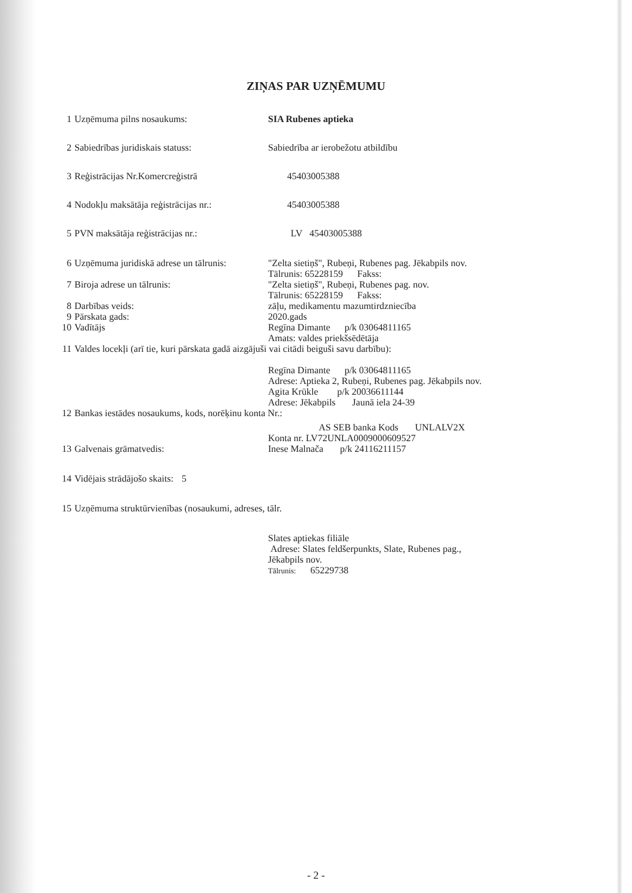ZIŅAS PAR UZŅĒMUMU
1 Uzņēmuma pilns nosaukums: SIA Rubenes aptieka
2 Sabiedrības juridiskais statuss: Sabiedrība ar ierobežotu atbildību
3 Reģistrācijas Nr.Komercreģistrā 45403005388
4 Nodokļu maksātāja reģistrācijas nr.:
45403005388
5 PVN maksātāja reģistrācijas nr.: LV 45403005388
6 Uzņēmuma juridiskā adrese un tālrunis:
"Zelta sietiņš", Rubeņi, Rubenes pag. Jēkabpils nov.
Tālrunis: 65228159 Fakss:
7 Biroja adrese un tālrunis: "Zelta sietiņš", Rubeņi, Rubenes pag. nov.
Tālrunis: 65228159 Fakss:
8 Darbības veids: zāļu, medikamentu mazumtirdzniecība
9 Pārskata gads: 2020.gads
10 Vadītājs Regīna Dimante p/k 03064811165
Amats: valdes priekšsēdētāja
11 Valdes locekļi (arī tie, kuri pārskata gadā aizgājuši vai citādi beiguši savu darbību):
Regīna Dimante p/k 03064811165
Adrese: Aptieka 2, Rubeņi, Rubenes pag. Jēkabpils nov.
Agita Krūkle p/k 20036611144
Adrese: Jēkabpils Jaunā iela 24-39
12 Bankas iestādes nosaukums, kods, norēķinu konta Nr.:
AS SEB banka Kods UNLALV2X
Konta nr. LV72UNLA0009000609527
13 Galvenais grāmatvedis: Inese Malnača p/k 24116211157
14 Vidējais strādājošo skaits: 5
15 Uzņēmuma struktūrvienības (nosaukumi, adreses, tālr.
Slates aptiekas filiāle
Adrese: Slates feldšerpunkts, Slate, Rubenes pag.,
Jēkabpils nov.
Tālrunis: 65229738
- 2 -